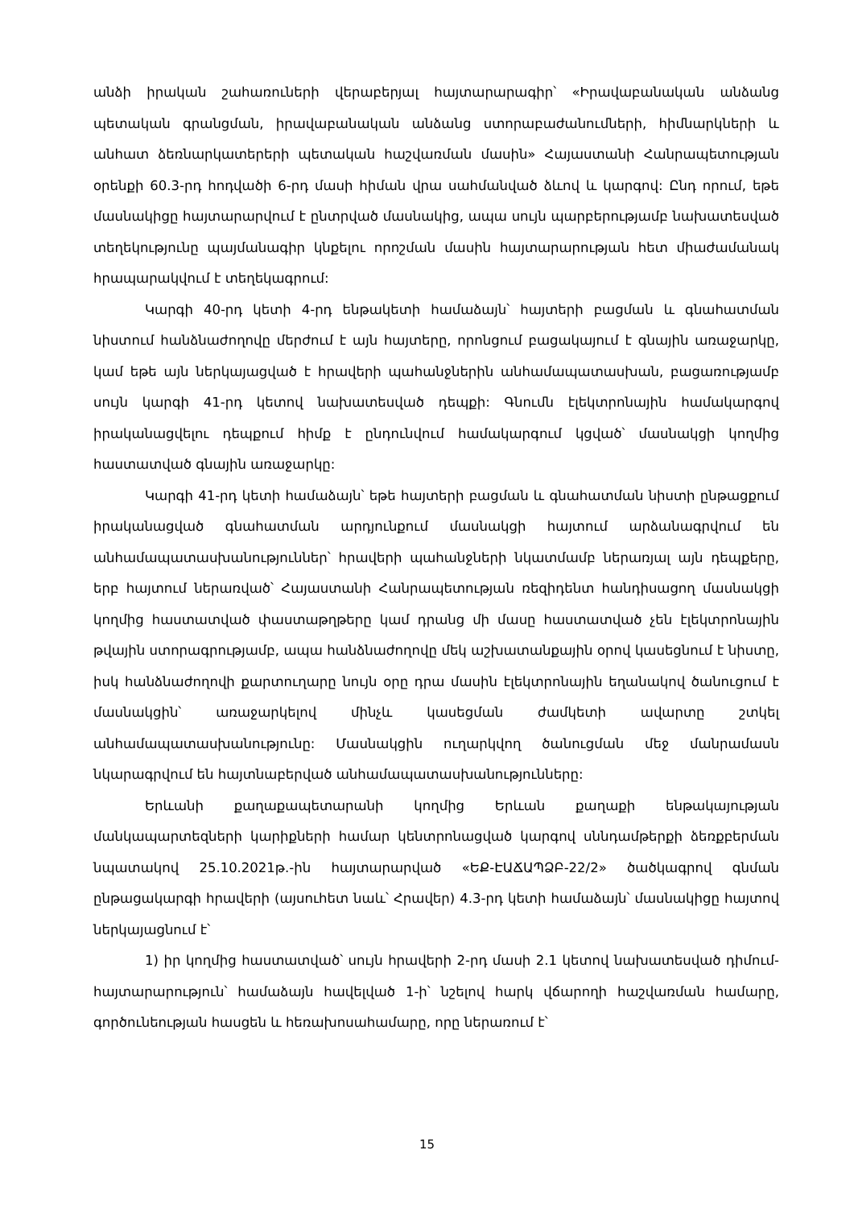անձի իրական շահառուների վերաբերյալ հայտարարագիր՝ «Իրավաբանական անձանց պետական գրանցման, իրավաբանական անձանց ստորաբաժանումների, հիմնարկների և անհատ ձեռնարկատերերի պետական հաշվառման մասին» Հայաստանի Հանրապետության օրենքի 60.3-րդ հոդվածի 6-րդ մասի հիման վրա սահմանված ձևով և կարգով: Ընդ որում, եթե մասնակիցը հայտարարվում է ընտրված մասնակից, ապա սույն պարբերությամբ նախատեսված տեղեկությունը պայմանագիր կնքելու որոշման մասին հայտարարության հետ միաժամանակ հրապարակվում է տեղեկագրում:
Կարգի 40-րդ կետի 4-րդ ենթակետի համաձայն՝ հայտերի բացման և գնահատման նիստում հանձնաժողովը մերժում է այն հայտերը, որոնցում բացակայում է գնային առաջարկը, կամ եթե այն ներկայացված է հրավերի պահանջներին անհամապատասխան, բացառությամբ սույն կարգի 41-րդ կետով նախատեսված դեպքի: Գնումն էլեկտրոնային համակարգով իրականացվելու դեպքում հիմք է ընդունվում համակարգում կցված՝ մասնակցի կողմից հաստատված գնային առաջարկը:
Կարգի 41-րդ կետի համաձայն՝ եթե հայտերի բացման և գնահատման նիստի ընթացքում իրականացված գնահատման արդյունքում մասնակցի հայտում արձանագրվում են անհամապատասխանություններ՝ հրավերի պահանջների նկատմամբ ներառյալ այն դեպքերը, երբ հայտում ներառված՝ Հայաստանի Հանրապետության ռեզիդենտ հանդիսացող մասնակցի կողմից հաստատված փաստաթղթերը կամ դրանց մի մասը հաստատված չեն էլեկտրոնային թվային ստորագրությամբ, ապա հանձնաժողովը մեկ աշխատանքային օրով կասեցնում է նիստը, իսկ հանձնաժողովի քարտուղարը նույն օրը դրա մասին էլեկտրոնային եղանակով ծանուցում է մասնակցին՝ առաջարկելով մինչև կասեցման ժամկետի ավարտը շտկել անհամապատասխանությունը: Մասնակցին ուղարկվող ծանուցման մեջ մանրամասն նկարագրվում են հայտնաբերված անհամապատասխանությունները:
Երևանի քաղաքապետարանի կողմից Երևան քաղաքի ենթակայության մանկապարտեզների կարիքների համար կենտրոնացված կարգով սննդամթերքի ձեռքբերման նպատակով 25.10.2021թ.-ին հայտարարված «ԵՔ-ԷԱՃԱՊՁԲ-22/2» ծածկագրով գնման ընթացակարգի հրավերի (այսուհետ նաև՝ Հրավեր) 4.3-րդ կետի համաձայն՝ մասնակիցը հայտով ներկայացնում է՝
1) իր կողմից հաստատված՝ սույն հրավերի 2-րդ մասի 2.1 կետով նախատեսված դիմում-հայտարարություն՝ համաձայն հավելված 1-ի՝ նշելով հարկ վճարողի հաշվառման համարը, գործունեության հասցեն և հեռախոսահամարը, որը ներառում է՝
15